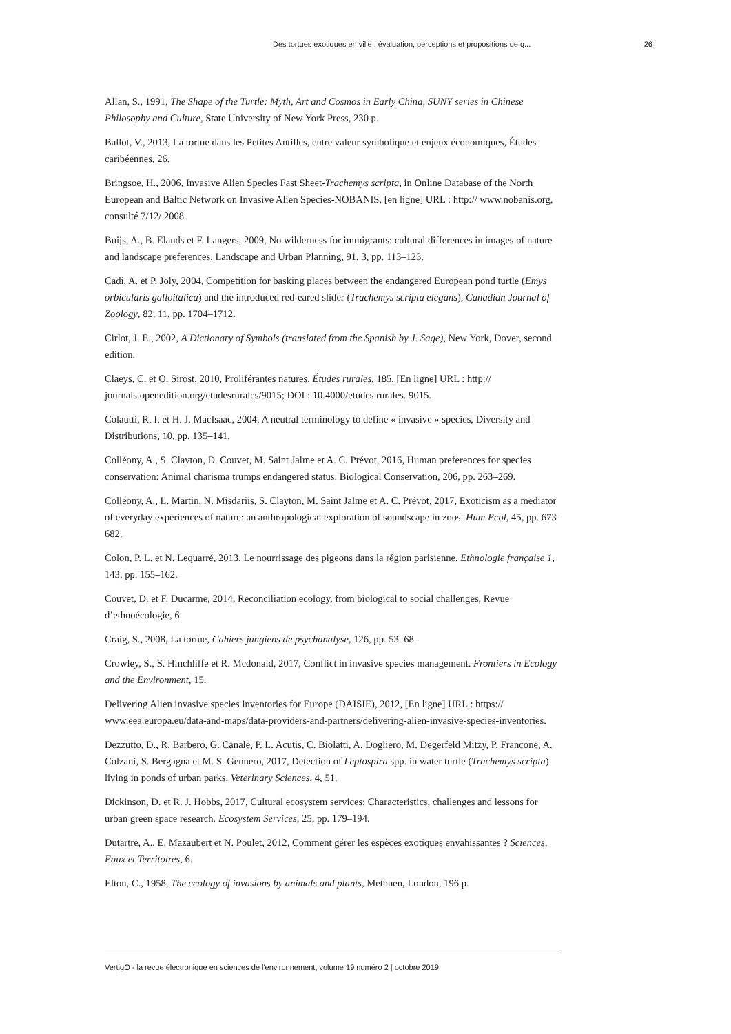Des tortues exotiques en ville : évaluation, perceptions et propositions de g... 26
Allan, S., 1991, The Shape of the Turtle: Myth, Art and Cosmos in Early China, SUNY series in Chinese Philosophy and Culture, State University of New York Press, 230 p.
Ballot, V., 2013, La tortue dans les Petites Antilles, entre valeur symbolique et enjeux économiques, Études caribéennes, 26.
Bringsoe, H., 2006, Invasive Alien Species Fast Sheet-Trachemys scripta, in Online Database of the North European and Baltic Network on Invasive Alien Species-NOBANIS, [en ligne] URL : http:// www.nobanis.org, consulté 7/12/ 2008.
Buijs, A., B. Elands et F. Langers, 2009, No wilderness for immigrants: cultural differences in images of nature and landscape preferences, Landscape and Urban Planning, 91, 3, pp. 113–123.
Cadi, A. et P. Joly, 2004, Competition for basking places between the endangered European pond turtle (Emys orbicularis galloitalica) and the introduced red-eared slider (Trachemys scripta elegans), Canadian Journal of Zoology, 82, 11, pp. 1704–1712.
Cirlot, J. E., 2002, A Dictionary of Symbols (translated from the Spanish by J. Sage), New York, Dover, second edition.
Claeys, C. et O. Sirost, 2010, Proliférantes natures, Études rurales, 185, [En ligne] URL : http:// journals.openedition.org/etudesrurales/9015; DOI : 10.4000/etudes rurales. 9015.
Colautti, R. I. et H. J. MacIsaac, 2004, A neutral terminology to define « invasive » species, Diversity and Distributions, 10, pp. 135–141.
Colléony, A., S. Clayton, D. Couvet, M. Saint Jalme et A. C. Prévot, 2016, Human preferences for species conservation: Animal charisma trumps endangered status. Biological Conservation, 206, pp. 263–269.
Colléony, A., L. Martin, N. Misdariis, S. Clayton, M. Saint Jalme et A. C. Prévot, 2017, Exoticism as a mediator of everyday experiences of nature: an anthropological exploration of soundscape in zoos. Hum Ecol, 45, pp. 673–682.
Colon, P. L. et N. Lequarré, 2013, Le nourrissage des pigeons dans la région parisienne, Ethnologie française 1, 143, pp. 155–162.
Couvet, D. et F. Ducarme, 2014, Reconciliation ecology, from biological to social challenges, Revue d’ethnoécologie, 6.
Craig, S., 2008, La tortue, Cahiers jungiens de psychanalyse, 126, pp. 53–68.
Crowley, S., S. Hinchliffe et R. Mcdonald, 2017, Conflict in invasive species management. Frontiers in Ecology and the Environment, 15.
Delivering Alien invasive species inventories for Europe (DAISIE), 2012, [En ligne] URL : https:// www.eea.europa.eu/data-and-maps/data-providers-and-partners/delivering-alien-invasive-species-inventories.
Dezzutto, D., R. Barbero, G. Canale, P. L. Acutis, C. Biolatti, A. Dogliero, M. Degerfeld Mitzy, P. Francone, A. Colzani, S. Bergagna et M. S. Gennero, 2017, Detection of Leptospira spp. in water turtle (Trachemys scripta) living in ponds of urban parks, Veterinary Sciences, 4, 51.
Dickinson, D. et R. J. Hobbs, 2017, Cultural ecosystem services: Characteristics, challenges and lessons for urban green space research. Ecosystem Services, 25, pp. 179–194.
Dutartre, A., E. Mazaubert et N. Poulet, 2012, Comment gérer les espèces exotiques envahissantes ? Sciences, Eaux et Territoires, 6.
Elton, C., 1958, The ecology of invasions by animals and plants, Methuen, London, 196 p.
VertigO - la revue électronique en sciences de l'environnement, volume 19 numéro 2 | octobre 2019